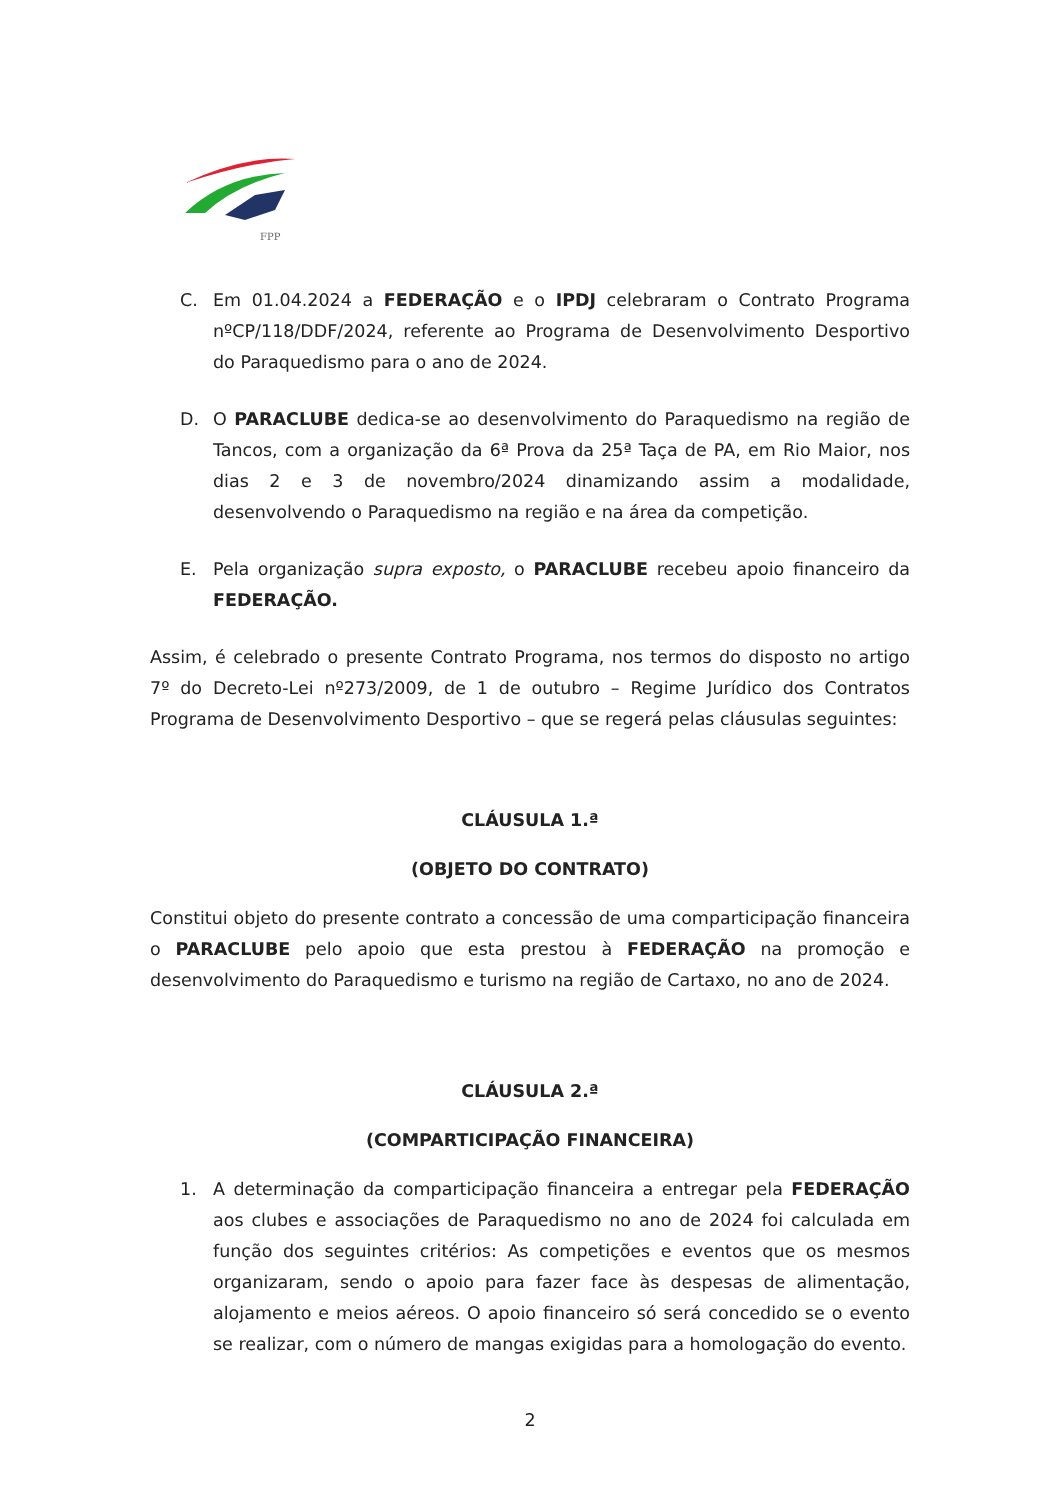FPP
C. Em 01.04.2024 a FEDERAÇÃO e o IPDJ celebraram o Contrato Programa nºCP/118/DDF/2024, referente ao Programa de Desenvolvimento Desportivo do Paraquedismo para o ano de 2024.
D. O PARACLUBE dedica-se ao desenvolvimento do Paraquedismo na região de Tancos, com a organização da 6ª Prova da 25ª Taça de PA, em Rio Maior, nos dias 2 e 3 de novembro/2024 dinamizando assim a modalidade, desenvolvendo o Paraquedismo na região e na área da competição.
E. Pela organização supra exposto, o PARACLUBE recebeu apoio financeiro da FEDERAÇÃO.
Assim, é celebrado o presente Contrato Programa, nos termos do disposto no artigo 7º do Decreto-Lei nº273/2009, de 1 de outubro – Regime Jurídico dos Contratos Programa de Desenvolvimento Desportivo – que se regerá pelas cláusulas seguintes:
CLÁUSULA 1.ª
(OBJETO DO CONTRATO)
Constitui objeto do presente contrato a concessão de uma comparticipação financeira o PARACLUBE pelo apoio que esta prestou à FEDERAÇÃO na promoção e desenvolvimento do Paraquedismo e turismo na região de Cartaxo, no ano de 2024.
CLÁUSULA 2.ª
(COMPARTICIPAÇÃO FINANCEIRA)
1. A determinação da comparticipação financeira a entregar pela FEDERAÇÃO aos clubes e associações de Paraquedismo no ano de 2024 foi calculada em função dos seguintes critérios: As competições e eventos que os mesmos organizaram, sendo o apoio para fazer face às despesas de alimentação, alojamento e meios aéreos. O apoio financeiro só será concedido se o evento se realizar, com o número de mangas exigidas para a homologação do evento.
2